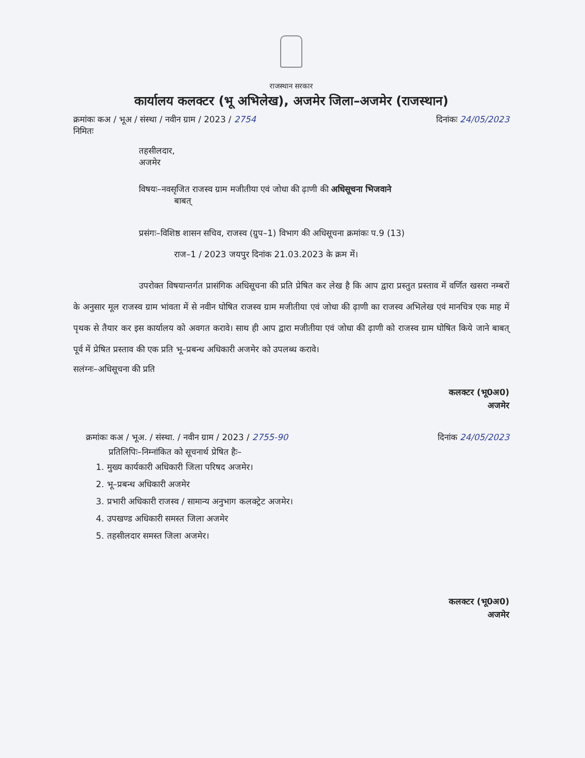राजस्थान सरकार
कार्यालय कलक्टर (भू अभिलेख), अजमेर जिला–अजमेर (राजस्थान)
क्रमांकः कअ / भूअ / संस्था / नवीन ग्राम / 2023 / 2754 दिनांकः 24/05/2023
निमितः
तहसीलदार,
अजमेर
विषयः–नवसृजित राजस्व ग्राम मजीतीया एवं जोधा की ढ़ाणी की अधिसूचना भिजवाने
बाबत्
प्रसंगः–विशिष्ठ शासन सचिव, राजस्व (ग्रुप–1) विभाग की अधिसूचना क्रमांकः प.9 (13)
राज–1 / 2023 जयपुर दिनांक 21.03.2023 के क्रम में।
उपरोक्त विषयान्तर्गत प्रासंगिक अधिसूचना की प्रति प्रेषित कर लेख है कि आप द्वारा प्रस्तुत प्रस्ताव में वर्णित खसरा नम्बरों के अनुसार मूल राजस्व ग्राम भांवता में से नवीन घोषित राजस्व ग्राम मजीतीया एवं जोधा की ढ़ाणी का राजस्व अभिलेख एवं मानचित्र एक माह में पृथक से तैयार कर इस कार्यालय को अवगत करावे। साथ ही आप द्वारा मजीतीया एवं जोधा की ढ़ाणी को राजस्व ग्राम घोषित किये जाने बाबत् पूर्व में प्रेषित प्रस्ताव की एक प्रति भू–प्रबन्ध अधिकारी अजमेर को उपलब्ध करावे।
सलंग्नः–अधिसूचना की प्रति
कलक्टर (भू0अ0)
अजमेर
क्रमांकः कअ / भूअ. / संस्था. / नवीन ग्राम / 2023 / 2755-90 दिनांक 24/05/2023
प्रतिलिपिः–निम्नांकित को सूचनार्थ प्रेषित हैः–
1. मुख्य कार्यकारी अधिकारी जिला परिषद अजमेर।
2. भू–प्रबन्ध अधिकारी अजमेर
3. प्रभारी अधिकारी राजस्व / सामान्य अनुभाग कलक्ट्रेट अजमेर।
4. उपखण्ड अधिकारी समस्त जिला अजमेर
5. तहसीलदार समस्त जिला अजमेर।
कलक्टर (भू0अ0)
अजमेर